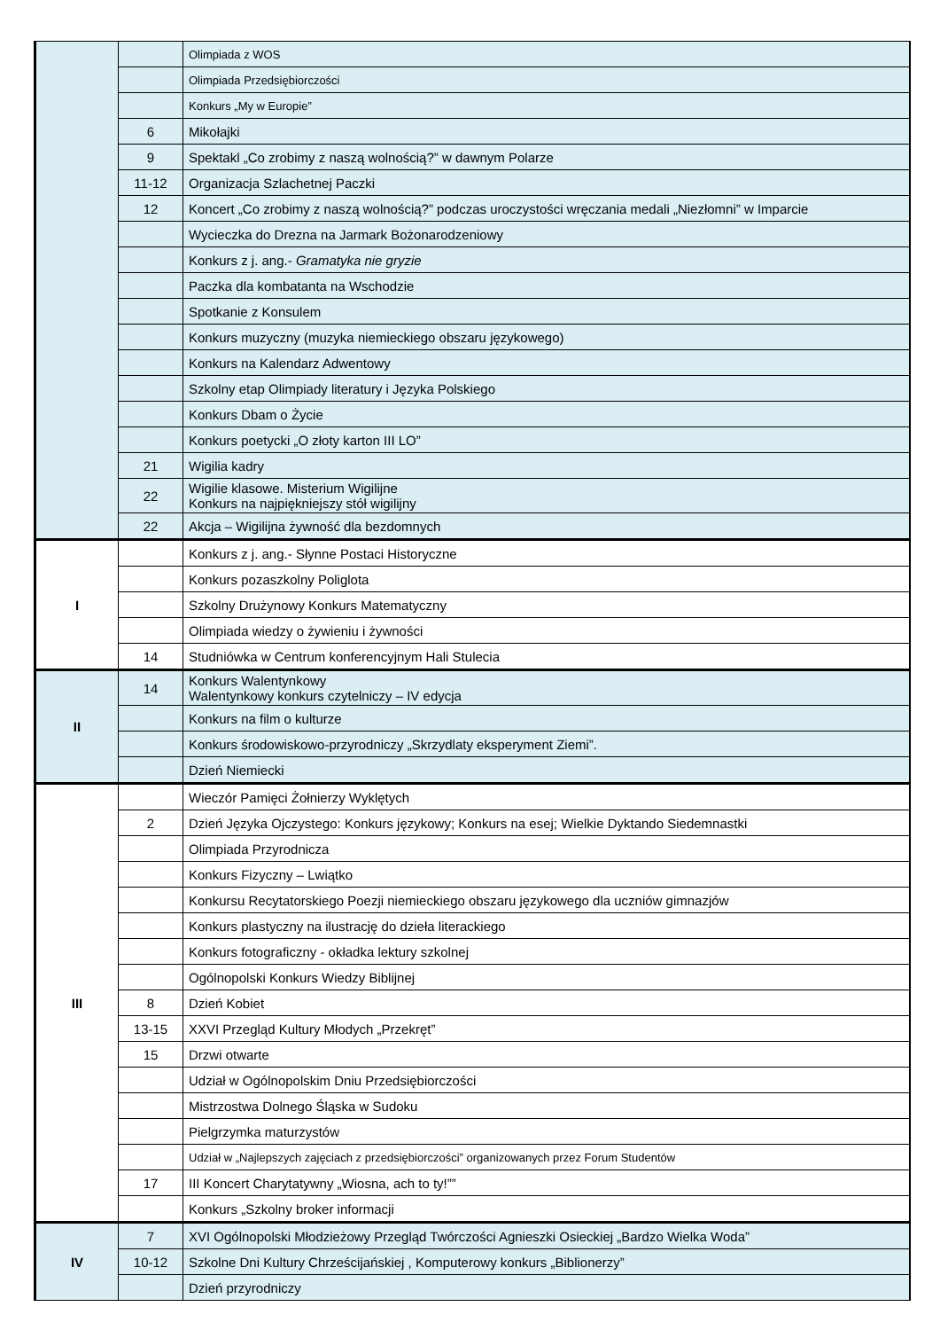| | | Olimpiada z WOS |
| | | Olimpiada Przedsiębiorczości |
| | | Konkurs „My w Europie” |
| | 6 | Mikołajki |
| | 9 | Spektakl „Co zrobimy z naszą wolnością?” w dawnym Polarze |
| | 11-12 | Organizacja Szlachetnej Paczki |
| | 12 | Koncert „Co zrobimy z naszą wolnością?” podczas uroczystości wręczania medali „Niezłomni” w Imparcie |
| | | Wycieczka do Drezna na Jarmark Bożonarodzeniowy |
| | | Konkurs z j. ang.- Gramatyka nie gryzie |
| | | Paczka dla kombatanta na Wschodzie |
| | | Spotkanie z Konsulem |
| | | Konkurs muzyczny (muzyka niemieckiego obszaru językowego) |
| | | Konkurs na Kalendarz Adwentowy |
| | | Szkolny etap Olimpiady literatury i Języka Polskiego |
| | | Konkurs Dbam o Życie |
| | | Konkurs poetycki „O złoty karton III LO” |
| | 21 | Wigilia kadry |
| | 22 | Wigilie klasowe. Misterium Wigilijne Konkurs na najpiękniejszy stół wigilijny |
| | 22 | Akcja – Wigilijna żywność dla bezdomnych |
| I | | Konkurs z j. ang.- Słynne Postaci Historyczne |
| | | Konkurs pozaszkolny Poliglota |
| | | Szkolny Drużynowy Konkurs Matematyczny |
| | | Olimpiada wiedzy o żywieniu i żywności |
| | 14 | Studniówka w Centrum konferencyjnym Hali Stulecia |
| II | 14 | Konkurs Walentynkowy Walentynkowy konkurs czytelniczy – IV edycja |
| | | Konkurs na film o kulturze |
| | | Konkurs środowiskowo-przyrodniczy „Skrzydlaty eksperyment Ziemi”. |
| | | Dzień Niemiecki |
| III | | Wieczór Pamięci Żołnierzy Wyklętych |
| | 2 | Dzień Języka Ojczystego: Konkurs językowy; Konkurs na esej; Wielkie Dyktando Siedemnastki |
| | | Olimpiada Przyrodnicza |
| | | Konkurs Fizyczny – Lwiątko |
| | | Konkursu Recytatorskiego Poezji niemieckiego obszaru językowego dla uczniów gimnazjów |
| | | Konkurs plastyczny na ilustrację do dzieła literackiego |
| | | Konkurs fotograficzny - okładka lektury szkolnej |
| | | Ogólnopolski Konkurs Wiedzy Biblijnej |
| | 8 | Dzień Kobiet |
| | 13-15 | XXVI Przegląd Kultury Młodych „Przekręt” |
| | 15 | Drzwi otwarte |
| | | Udział w Ogólnopolskim Dniu Przedsiębiorczości |
| | | Mistrzostwa Dolnego Śląska w Sudoku |
| | | Pielgrzymka maturzystów |
| | | Udział w „Najlepszych zajęciach z przedsiębiorczości” organizowanych przez Forum Studentów |
| | 17 | III Koncert Charytatywny „Wiosna, ach to ty!”” |
| | | Konkurs „Szkolny broker informacji |
| IV | 7 | XVI Ogólnopolski Młodzieżowy Przegląd Twórczości Agnieszki Osieckiej „Bardzo Wielka Woda” |
| | 10-12 | Szkolne Dni Kultury Chrześcijańskiej , Komputerowy konkurs „Biblionerzy” |
| | | Dzień przyrodniczy |